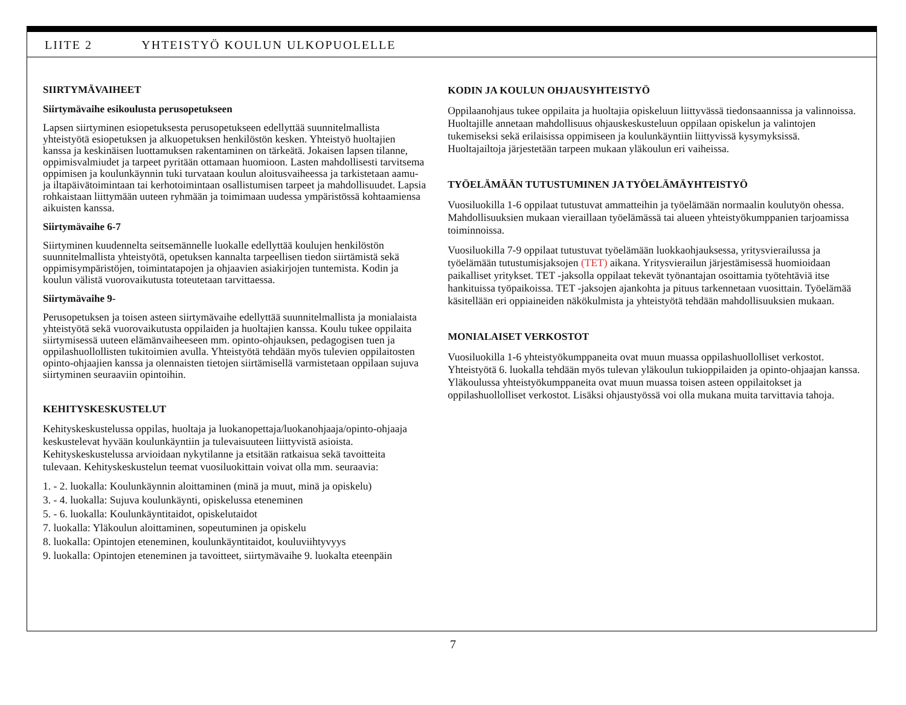LIITE 2 YHTEISTYÖ KOULUN ULKOPUOLELLE
SIIRTYMÄVAIHEET
Siirtymävaihe esikoulusta perusopetukseen
Lapsen siirtyminen esiopetuksesta perusopetukseen edellyttää suunnitelmallista yhteistyötä esiopetuksen ja alkuopetuksen henkilöstön kesken. Yhteistyö huoltajien kanssa ja keskinäisen luottamuksen rakentaminen on tärkeätä. Jokaisen lapsen tilanne, oppimisvalmiudet ja tarpeet pyritään ottamaan huomioon. Lasten mahdollisesti tarvitsema oppimisen ja koulunkäynnin tuki turvataan koulun aloitusvaiheessa ja tarkistetaan aamu- ja iltapäivätoimintaan tai kerhotoimintaan osallistumisen tarpeet ja mahdollisuudet. Lapsia rohkaistaan liittymään uuteen ryhmään ja toimimaan uudessa ympäristössä kohtaamiensa aikuisten kanssa.
Siirtymävaihe 6-7
Siirtyminen kuudennelta seitsemännelle luokalle edellyttää koulujen henkilöstön suunnitelmallista yhteistyötä, opetuksen kannalta tarpeellisen tiedon siirtämistä sekä oppimisympäristöjen, toimintatapojen ja ohjaavien asiakirjojen tuntemista. Kodin ja koulun välistä vuorovaikutusta toteutetaan tarvittaessa.
Siirtymävaihe 9-
Perusopetuksen ja toisen asteen siirtymävaihe edellyttää suunnitelmallista ja monialaista yhteistyötä sekä vuorovaikutusta oppilaiden ja huoltajien kanssa. Koulu tukee oppilaita siirtymisessä uuteen elämänvaiheeseen mm. opinto-ohjauksen, pedagogisen tuen ja oppilashuollollisten tukitoimien avulla. Yhteistyötä tehdään myös tulevien oppilaitosten opinto-ohjaajien kanssa ja olennaisten tietojen siirtämisellä varmistetaan oppilaan sujuva siirtyminen seuraaviin opintoihin.
KEHITYSKESKUSTELUT
Kehityskeskustelussa oppilas, huoltaja ja luokanopettaja/luokanohjaaja/opinto-ohjaaja keskustelevat hyvään koulunkäyntiin ja tulevaisuuteen liittyvistä asioista. Kehityskeskustelussa arvioidaan nykytilanne ja etsitään ratkaisua sekä tavoitteita tulevaan. Kehityskeskustelun teemat vuosiluokittain voivat olla mm. seuraavia:
1. - 2. luokalla: Koulunkäynnin aloittaminen (minä ja muut, minä ja opiskelu)
3. - 4. luokalla: Sujuva koulunkäynti, opiskelussa eteneminen
5. - 6. luokalla: Koulunkäyntitaidot, opiskelutaidot
7. luokalla: Yläkoulun aloittaminen, sopeutuminen ja opiskelu
8. luokalla: Opintojen eteneminen, koulunkäyntitaidot, kouluviihtyvyys
9. luokalla: Opintojen eteneminen ja tavoitteet, siirtymävaihe 9. luokalta eteenpäin
KODIN JA KOULUN OHJAUSYHTEISTYÖ
Oppilaanohjaus tukee oppilaita ja huoltajia opiskeluun liittyvässä tiedonsaannissa ja valinnoissa. Huoltajille annetaan mahdollisuus ohjauskeskusteluun oppilaan opiskelun ja valintojen tukemiseksi sekä erilaisissa oppimiseen ja koulunkäyntiin liittyvissä kysymyksissä. Huoltajailtoja järjestetään tarpeen mukaan yläkoulun eri vaiheissa.
TYÖELÄMÄÄN TUTUSTUMINEN JA TYÖELÄMÄYHTEISTYÖ
Vuosiluokilla 1-6 oppilaat tutustuvat ammatteihin ja työelämään normaalin koulutyön ohessa. Mahdollisuuksien mukaan vieraillaan työelämässä tai alueen yhteistyökumppanien tarjoamissa toiminnoissa.
Vuosiluokilla 7-9 oppilaat tutustuvat työelämään luokkaohjauksessa, yritysvierailussa ja työelämään tutustumisjaksojen (TET) aikana. Yritysvierailun järjestämisessä huomioidaan paikalliset yritykset. TET -jaksolla oppilaat tekevät työnantajan osoittamia työtehtäviä itse hankituissa työpaikoissa. TET -jaksojen ajankohta ja pituus tarkennetaan vuosittain. Työelämää käsitellään eri oppiaineiden näkökulmista ja yhteistyötä tehdään mahdollisuuksien mukaan.
MONIALAISET VERKOSTOT
Vuosiluokilla 1-6 yhteistyökumppaneita ovat muun muassa oppilashuollolliset verkostot. Yhteistyötä 6. luokalla tehdään myös tulevan yläkoulun tukioppilaiden ja opinto-ohjaajan kanssa. Yläkoulussa yhteistyökumppaneita ovat muun muassa toisen asteen oppilaitokset ja oppilashuollolliset verkostot. Lisäksi ohjaustyössä voi olla mukana muita tarvittavia tahoja.
7